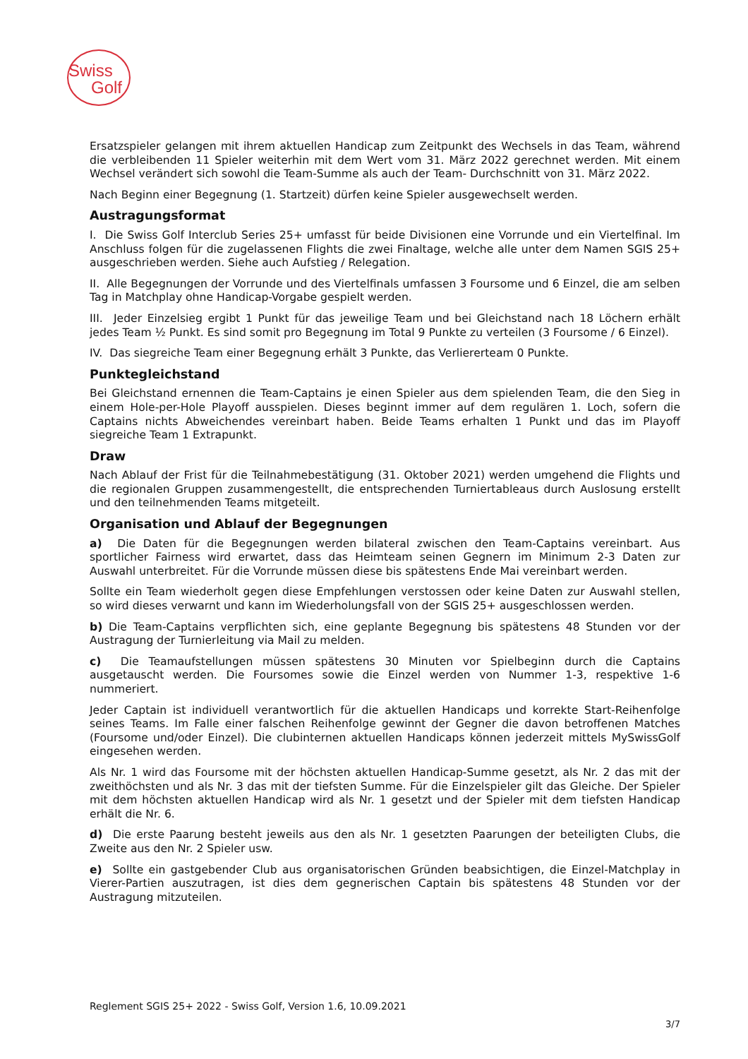Swiss
Golf
Ersatzspieler gelangen mit ihrem aktuellen Handicap zum Zeitpunkt des Wechsels in das Team, während die verbleibenden 11 Spieler weiterhin mit dem Wert vom 31. März 2022 gerechnet werden. Mit einem Wechsel verändert sich sowohl die Team-Summe als auch der Team- Durchschnitt von 31. März 2022.
Nach Beginn einer Begegnung (1. Startzeit) dürfen keine Spieler ausgewechselt werden.
Austragungsformat
I. Die Swiss Golf Interclub Series 25+ umfasst für beide Divisionen eine Vorrunde und ein Viertelfinal. Im Anschluss folgen für die zugelassenen Flights die zwei Finaltage, welche alle unter dem Namen SGIS 25+ ausgeschrieben werden. Siehe auch Aufstieg / Relegation.
II. Alle Begegnungen der Vorrunde und des Viertelfinals umfassen 3 Foursome und 6 Einzel, die am selben Tag in Matchplay ohne Handicap-Vorgabe gespielt werden.
III. Jeder Einzelsieg ergibt 1 Punkt für das jeweilige Team und bei Gleichstand nach 18 Löchern erhält jedes Team ½ Punkt. Es sind somit pro Begegnung im Total 9 Punkte zu verteilen (3 Foursome / 6 Einzel).
IV. Das siegreiche Team einer Begegnung erhält 3 Punkte, das Verliererteam 0 Punkte.
Punktegleichstand
Bei Gleichstand ernennen die Team-Captains je einen Spieler aus dem spielenden Team, die den Sieg in einem Hole-per-Hole Playoff ausspielen. Dieses beginnt immer auf dem regulären 1. Loch, sofern die Captains nichts Abweichendes vereinbart haben. Beide Teams erhalten 1 Punkt und das im Playoff siegreiche Team 1 Extrapunkt.
Draw
Nach Ablauf der Frist für die Teilnahmebestätigung (31. Oktober 2021) werden umgehend die Flights und die regionalen Gruppen zusammengestellt, die entsprechenden Turniertableaus durch Auslosung erstellt und den teilnehmenden Teams mitgeteilt.
Organisation und Ablauf der Begegnungen
a) Die Daten für die Begegnungen werden bilateral zwischen den Team-Captains vereinbart. Aus sportlicher Fairness wird erwartet, dass das Heimteam seinen Gegnern im Minimum 2-3 Daten zur Auswahl unterbreitet. Für die Vorrunde müssen diese bis spätestens Ende Mai vereinbart werden.
Sollte ein Team wiederholt gegen diese Empfehlungen verstossen oder keine Daten zur Auswahl stellen, so wird dieses verwarnt und kann im Wiederholungsfall von der SGIS 25+ ausgeschlossen werden.
b) Die Team-Captains verpflichten sich, eine geplante Begegnung bis spätestens 48 Stunden vor der Austragung der Turnierleitung via Mail zu melden.
c) Die Teamaufstellungen müssen spätestens 30 Minuten vor Spielbeginn durch die Captains ausgetauscht werden. Die Foursomes sowie die Einzel werden von Nummer 1-3, respektive 1-6 nummeriert.
Jeder Captain ist individuell verantwortlich für die aktuellen Handicaps und korrekte Start-Reihenfolge seines Teams. Im Falle einer falschen Reihenfolge gewinnt der Gegner die davon betroffenen Matches (Foursome und/oder Einzel). Die clubinternen aktuellen Handicaps können jederzeit mittels MySwissGolf eingesehen werden.
Als Nr. 1 wird das Foursome mit der höchsten aktuellen Handicap-Summe gesetzt, als Nr. 2 das mit der zweithöchsten und als Nr. 3 das mit der tiefsten Summe. Für die Einzelspieler gilt das Gleiche. Der Spieler mit dem höchsten aktuellen Handicap wird als Nr. 1 gesetzt und der Spieler mit dem tiefsten Handicap erhält die Nr. 6.
d) Die erste Paarung besteht jeweils aus den als Nr. 1 gesetzten Paarungen der beteiligten Clubs, die Zweite aus den Nr. 2 Spieler usw.
e) Sollte ein gastgebender Club aus organisatorischen Gründen beabsichtigen, die Einzel-Matchplay in Vierer-Partien auszutragen, ist dies dem gegnerischen Captain bis spätestens 48 Stunden vor der Austragung mitzuteilen.
Reglement SGIS 25+ 2022 - Swiss Golf, Version 1.6, 10.09.2021
3/7